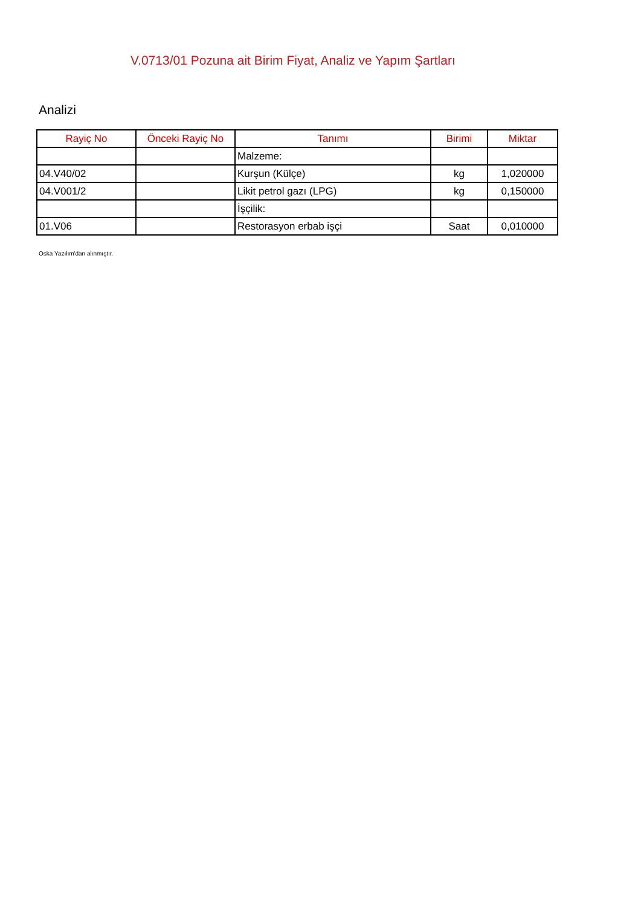V.0713/01 Pozuna ait Birim Fiyat, Analiz ve Yapım Şartları
Analizi
| Rayiç No | Önceki Rayiç No | Tanımı | Birimi | Miktar |
| --- | --- | --- | --- | --- |
| | | Malzeme: | | |
| 04.V40/02 | | Kurşun (Külçe) | kg | 1,020000 |
| 04.V001/2 | | Likit petrol gazı (LPG) | kg | 0,150000 |
| | | İşçilik: | | |
| 01.V06 | | Restorasyon erbab işçi | Saat | 0,010000 |
Oska Yazılım'dan alınmıştır.